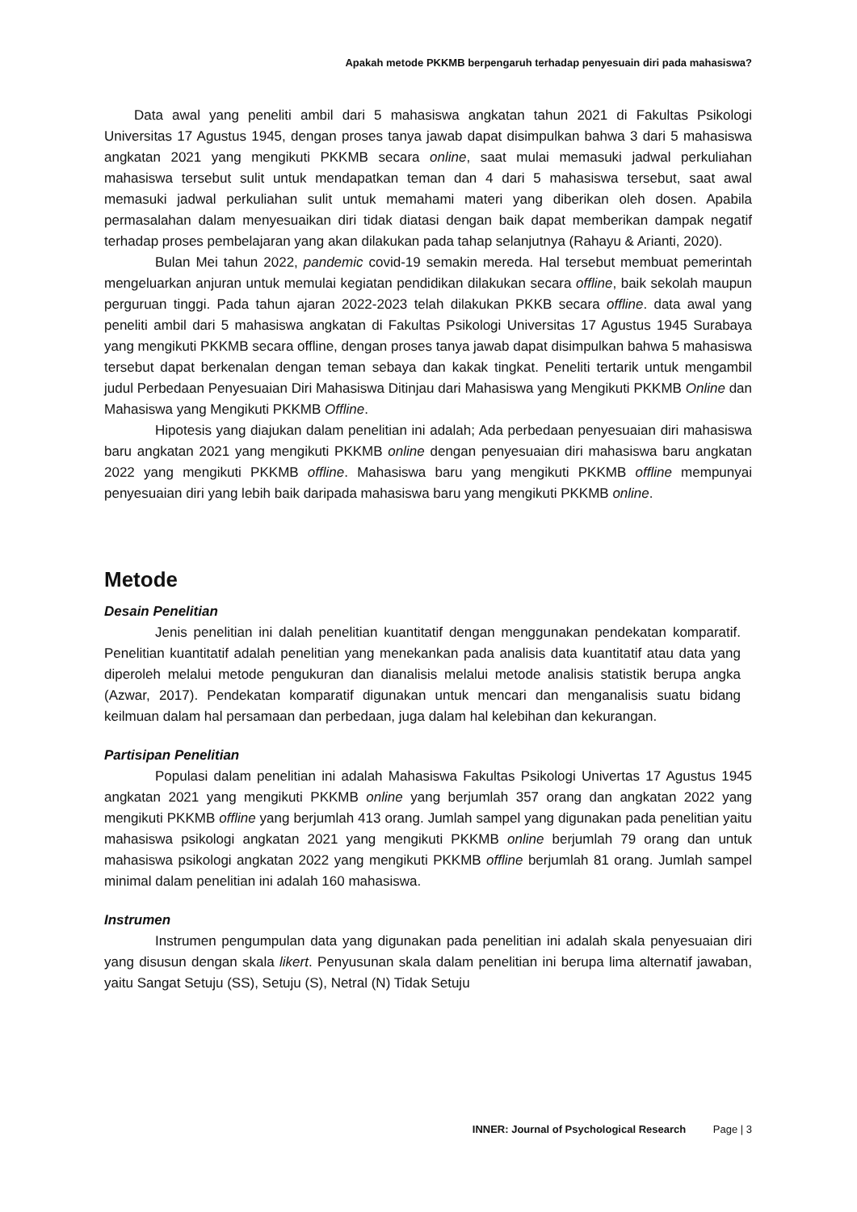Apakah metode PKKMB berpengaruh terhadap penyesuain diri pada mahasiswa?
Data awal yang peneliti ambil dari 5 mahasiswa angkatan tahun 2021 di Fakultas Psikologi Universitas 17 Agustus 1945, dengan proses tanya jawab dapat disimpulkan bahwa 3 dari 5 mahasiswa angkatan 2021 yang mengikuti PKKMB secara online, saat mulai memasuki jadwal perkuliahan mahasiswa tersebut sulit untuk mendapatkan teman dan 4 dari 5 mahasiswa tersebut, saat awal memasuki jadwal perkuliahan sulit untuk memahami materi yang diberikan oleh dosen. Apabila permasalahan dalam menyesuaikan diri tidak diatasi dengan baik dapat memberikan dampak negatif terhadap proses pembelajaran yang akan dilakukan pada tahap selanjutnya (Rahayu & Arianti, 2020).
Bulan Mei tahun 2022, pandemic covid-19 semakin mereda. Hal tersebut membuat pemerintah mengeluarkan anjuran untuk memulai kegiatan pendidikan dilakukan secara offline, baik sekolah maupun perguruan tinggi. Pada tahun ajaran 2022-2023 telah dilakukan PKKB secara offline. data awal yang peneliti ambil dari 5 mahasiswa angkatan di Fakultas Psikologi Universitas 17 Agustus 1945 Surabaya yang mengikuti PKKMB secara offline, dengan proses tanya jawab dapat disimpulkan bahwa 5 mahasiswa tersebut dapat berkenalan dengan teman sebaya dan kakak tingkat. Peneliti tertarik untuk mengambil judul Perbedaan Penyesuaian Diri Mahasiswa Ditinjau dari Mahasiswa yang Mengikuti PKKMB Online dan Mahasiswa yang Mengikuti PKKMB Offline.
Hipotesis yang diajukan dalam penelitian ini adalah; Ada perbedaan penyesuaian diri mahasiswa baru angkatan 2021 yang mengikuti PKKMB online dengan penyesuaian diri mahasiswa baru angkatan 2022 yang mengikuti PKKMB offline. Mahasiswa baru yang mengikuti PKKMB offline mempunyai penyesuaian diri yang lebih baik daripada mahasiswa baru yang mengikuti PKKMB online.
Metode
Desain Penelitian
Jenis penelitian ini dalah penelitian kuantitatif dengan menggunakan pendekatan komparatif. Penelitian kuantitatif adalah penelitian yang menekankan pada analisis data kuantitatif atau data yang diperoleh melalui metode pengukuran dan dianalisis melalui metode analisis statistik berupa angka (Azwar, 2017). Pendekatan komparatif digunakan untuk mencari dan menganalisis suatu bidang keilmuan dalam hal persamaan dan perbedaan, juga dalam hal kelebihan dan kekurangan.
Partisipan Penelitian
Populasi dalam penelitian ini adalah Mahasiswa Fakultas Psikologi Univertas 17 Agustus 1945 angkatan 2021 yang mengikuti PKKMB online yang berjumlah 357 orang dan angkatan 2022 yang mengikuti PKKMB offline yang berjumlah 413 orang. Jumlah sampel yang digunakan pada penelitian yaitu mahasiswa psikologi angkatan 2021 yang mengikuti PKKMB online berjumlah 79 orang dan untuk mahasiswa psikologi angkatan 2022 yang mengikuti PKKMB offline berjumlah 81 orang. Jumlah sampel minimal dalam penelitian ini adalah 160 mahasiswa.
Instrumen
Instrumen pengumpulan data yang digunakan pada penelitian ini adalah skala penyesuaian diri yang disusun dengan skala likert. Penyusunan skala dalam penelitian ini berupa lima alternatif jawaban, yaitu Sangat Setuju (SS), Setuju (S), Netral (N) Tidak Setuju
INNER: Journal of Psychological Research Page | 3